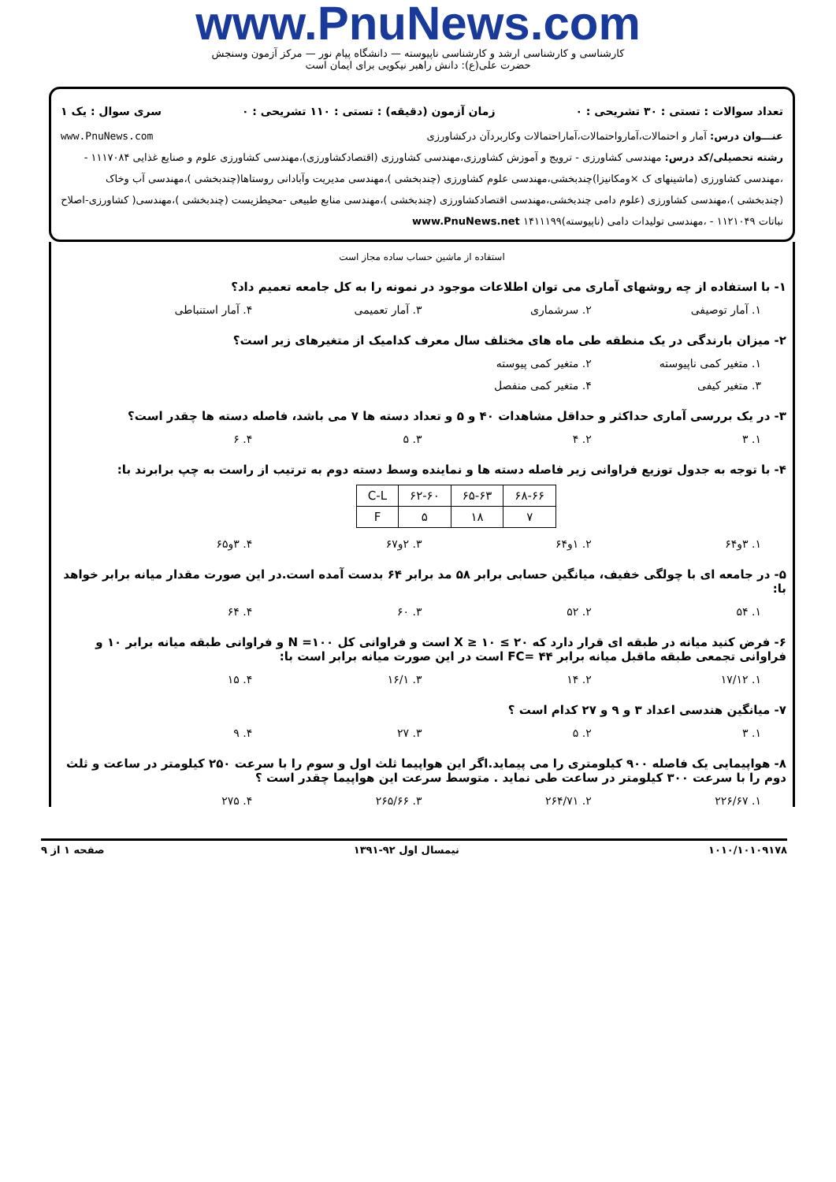www.PnuNews.com
کارشناسی و کارشناسی ارشد و کارشناسی ناپیوسته — دانشگاه پیام نور — مرکز آزمون وسنجش
حضرت علی(ع): دانش راهبر نیکویی برای ایمان است
تعداد سوالات : تستی : ۳۰ تشریحی : ۰ زمان آزمون (دقیقه) : تستی : ۱۱۰ تشریحی : ۰ سری سوال : یک ۱
عنـــوان درس: آمار و احتمالات،آمارواحتمالات،آماراحتمالات وکاربردآن درکشاورزی www.PnuNews.com
رشته تحصیلی/کد درس: مهندسی کشاورزی - ترویج و آموزش کشاورزی،مهندسی کشاورزی (اقتصادکشاورزی)،مهندسی کشاورزی علوم و صنایع غذایی ۱۱۱۷۰۸۴ - ،مهندسی کشاورزی (ماشینهای ک ×ومکانیزا)چندبخشی،مهندسی علوم کشاورزی (چندبخشی )،مهندسی مدیریت وآبادانی روستاها(چندبخشی )،مهندسی آب وخاک (چندبخشی )،مهندسی کشاورزی (علوم دامی چندبخشی،مهندسی اقتصادکشاورزی (چندبخشی )،مهندسی منابع طبیعی -محیطزیست (چندبخشی )،مهندسی( کشاورزی-اصلاح نباتات ۱۱۲۱۰۴۹ - ،مهندسی تولیدات دامی (ناپیوسته)۱۴۱۱۱۹۹ www.PnuNews.net
استفاده از ماشین حساب ساده مجاز است
۱- با استفاده از چه روشهای آماری می توان اطلاعات موجود در نمونه را به کل جامعه تعمیم داد؟
۱. آمار توصیفی ۲. سرشماری ۳. آمار تعمیمی ۴. آمار استنباطی
۲- میزان بارندگی در یک منطقه طی ماه های مختلف سال معرف کدامیک از متغیرهای زیر است؟
۱. متغیر کمی ناپیوسته ۲. متغیر کمی پیوسته
۳. متغیر کیفی ۴. متغیر کمی منفصل
۳- در یک بررسی آماری حداکثر و حداقل مشاهدات ۴۰ و ۵ و تعداد دسته ها ۷ می باشد، فاصله دسته ها چقدر است؟
۱. ۳ ۲. ۴ ۳. ۵ ۴. ۶
۴- با توجه به جدول توزیع فراوانی زیر فاصله دسته ها و نماینده وسط دسته دوم به ترتیب از راست به چپ برابرند با:
| ۶۸-۶۶ | ۶۵-۶۳ | ۶۲-۶۰ | C-L |
| ۷ | ۱۸ | ۵ | F |
۱. ۳و۶۴ ۲. ۱و۶۴ ۳. ۲و۶۷ ۴. ۳و۶۵
۵- در جامعه ای با چولگی خفیف، میانگین حسابی برابر ۵۸ مد برابر ۶۴ بدست آمده است.در این صورت مقدار میانه برابر خواهد با:
۱. ۵۴ ۲. ۵۲ ۳. ۶۰ ۴. ۶۴
۶- فرض کنید میانه در طبقه ای قرار دارد که ۲۰ ≥ X ≥ ۱۰ است و فراوانی کل ۱۰۰= N و فراوانی طبقه میانه برابر ۱۰ و فراوانی تجمعی طبقه ماقبل میانه برابر ۴۴ =FC است در این صورت میانه برابر است با:
۱. ۱۷/۱۲ ۲. ۱۴ ۳. ۱۶/۱ ۴. ۱۵
۷- میانگین هندسی اعداد ۳ و ۹ و ۲۷ کدام است ؟
۱. ۳ ۲. ۵ ۳. ۲۷ ۴. ۹
۸- هواپیمایی یک فاصله ۹۰۰ کیلومتری را می پیماید.اگر این هواپیما ثلث اول و سوم را با سرعت ۲۵۰ کیلومتر در ساعت و ثلث دوم را با سرعت ۳۰۰ کیلومتر در ساعت طی نماید . متوسط سرعت این هواپیما چقدر است ؟
۱. ۲۲۶/۶۷ ۲. ۲۶۴/۷۱ ۳. ۲۶۵/۶۶ ۴. ۲۷۵
۱۰۱۰/۱۰۱۰۹۱۷۸ نیمسال اول ۹۲-۱۳۹۱ صفحه ۱ از ۹